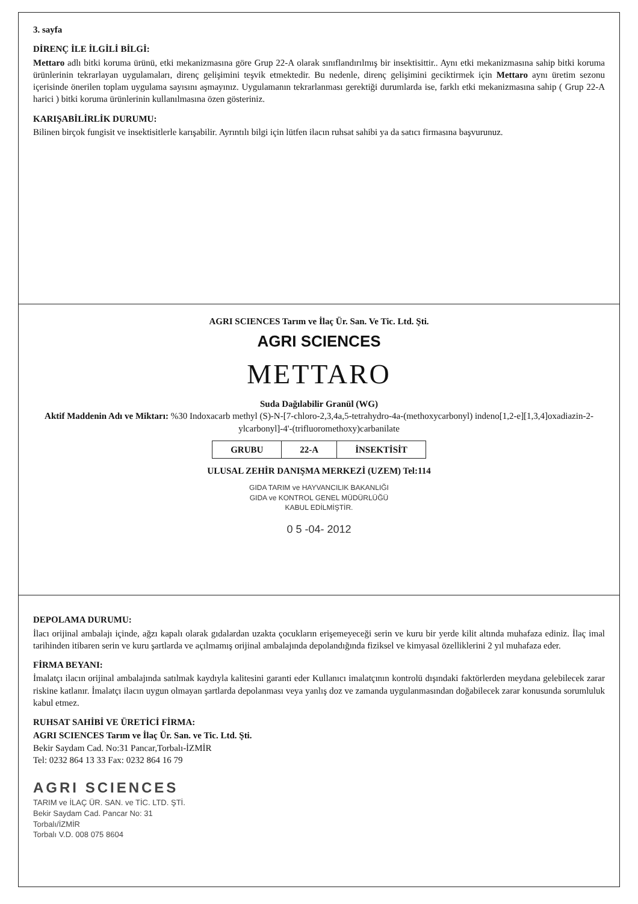3. sayfa
DİRENÇ İLE İLGİLİ BİLGİ:
Mettaro adlı bitki koruma ürünü, etki mekanizmasına göre Grup 22-A olarak sınıflandırılmış bir insektisittir.. Aynı etki mekanizmasına sahip bitki koruma ürünlerinin tekrarlayan uygulamaları, direnç gelişimini teşvik etmektedir. Bu nedenle, direnç gelişimini geciktirmek için Mettaro aynı üretim sezonu içerisinde önerilen toplam uygulama sayısını aşmayınız. Uygulamanın tekrarlanması gerektiği durumlarda ise, farklı etki mekanizmasına sahip ( Grup 22-A harici ) bitki koruma ürünlerinin kullanılmasına özen gösteriniz.
KARIŞABİLİRLİK DURUMU:
Bilinen birçok fungisit ve insektisitlerle karışabilir. Ayrıntılı bilgi için lütfen ilacın ruhsat sahibi ya da satıcı firmasına başvurunuz.
AGRI SCIENCES Tarım ve İlaç Ür. San. Ve Tic. Ltd. Şti.
AGRI SCIENCES
METTARO
Suda Dağılabilir Granül (WG)
Aktif Maddenin Adı ve Miktarı: %30 Indoxacarb methyl (S)-N-[7-chloro-2,3,4a,5-tetrahydro-4a-(methoxycarbonyl) indeno[1,2-e][1,3,4]oxadiazin-2-ylcarbonyl]-4'-(trifluoromethoxy)carbanilate
| GRUBU | 22-A | İNSEKTİSİT |
ULUSAL ZEHİR DANIŞMA MERKEZİ (UZEM) Tel:114
GIDA TARIM ve HAYVANCILIK BAKANLIĞI
GIDA ve KONTROL GENEL MÜDÜRLÜĞÜ
KABUL EDİLMİŞTİR.
0 5 -04- 2012
DEPOLAMA DURUMU:
İlacı orijinal ambalajı içinde, ağzı kapalı olarak gıdalardan uzakta çocukların erişemeyeceği serin ve kuru bir yerde kilit altında muhafaza ediniz. İlaç imal tarihinden itibaren serin ve kuru şartlarda ve açılmamış orijinal ambalajında depolandığında fiziksel ve kimyasal özelliklerini 2 yıl muhafaza eder.
FİRMA BEYANI:
İmalatçı ilacın orijinal ambalajında satılmak kaydıyla kalitesini garanti eder Kullanıcı imalatçının kontrolü dışındaki faktörlerden meydana gelebilecek zarar riskine katlanır. İmalatçı ilacın uygun olmayan şartlarda depolanması veya yanlış doz ve zamanda uygulanmasından doğabilecek zarar konusunda sorumluluk kabul etmez.
RUHSAT SAHİBİ VE ÜRETİCİ FİRMA:
AGRI SCIENCES Tarım ve İlaç Ür. San. ve Tic. Ltd. Şti.
Bekir Saydam Cad. No:31 Pancar,Torbalı-İZMİR
Tel: 0232 864 13 33 Fax: 0232 864 16 79
AGRI SCIENCES
TARIM ve İLAÇ ÜR. SAN. ve TİC. LTD. ŞTİ.
Bekir Saydam Cad. Pancar No: 31
Torbalı/İZMİR
Torbalı V.D. 008 075 8604